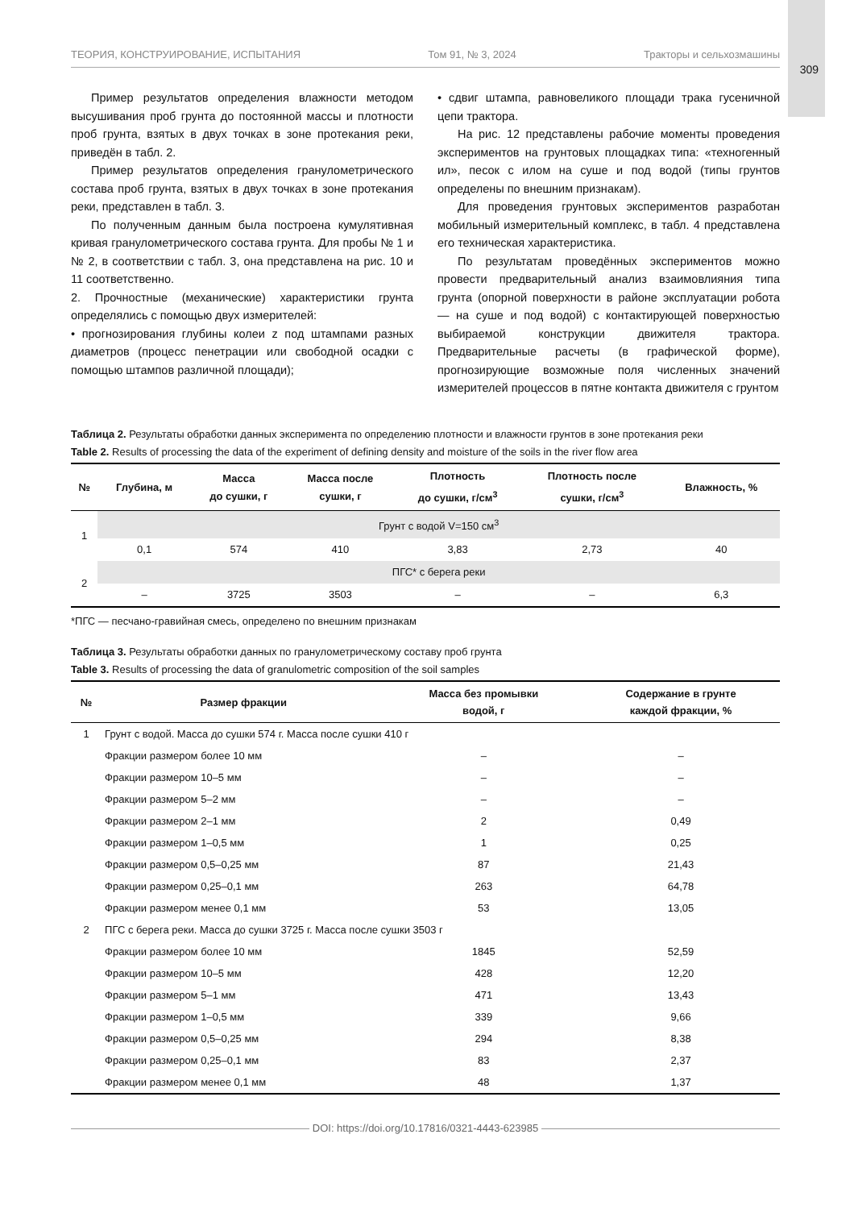309
ТЕОРИЯ, КОНСТРУИРОВАНИЕ, ИСПЫТАНИЯ Том 91, № 3, 2024 Тракторы и сельхозмашины
Пример результатов определения влажности методом высушивания проб грунта до постоянной массы и плотности проб грунта, взятых в двух точках в зоне протекания реки, приведён в табл. 2.
Пример результатов определения гранулометрического состава проб грунта, взятых в двух точках в зоне протекания реки, представлен в табл. 3.
По полученным данным была построена кумулятивная кривая гранулометрического состава грунта. Для пробы № 1 и № 2, в соответствии с табл. 3, она представлена на рис. 10 и 11 соответственно.
2. Прочностные (механические) характеристики грунта определялись с помощью двух измерителей:
• прогнозирования глубины колеи z под штампами разных диаметров (процесс пенетрации или свободной осадки с помощью штампов различной площади);
• сдвиг штампа, равновеликого площади трака гусеничной цепи трактора.
На рис. 12 представлены рабочие моменты проведения экспериментов на грунтовых площадках типа: «техногенный ил», песок с илом на суше и под водой (типы грунтов определены по внешним признакам).
Для проведения грунтовых экспериментов разработан мобильный измерительный комплекс, в табл. 4 представлена его техническая характеристика.
По результатам проведённых экспериментов можно провести предварительный анализ взаимовлияния типа грунта (опорной поверхности в районе эксплуатации робота — на суше и под водой) с контактирующей поверхностью выбираемой конструкции движителя трактора. Предварительные расчеты (в графической форме), прогнозирующие возможные поля численных значений измерителей процессов в пятне контакта движителя с грунтом
Таблица 2. Результаты обработки данных эксперимента по определению плотности и влажности грунтов в зоне протекания реки
Table 2. Results of processing the data of the experiment of defining density and moisture of the soils in the river flow area
| № | Глубина, м | Масса до сушки, г | Масса после сушки, г | Плотность до сушки, г/см<sup>3</sup> | Плотность после сушки, г/см<sup>3</sup> | Влажность, % |
| --- | --- | --- | --- | --- | --- | --- |
| 1 | Грунт с водой V=150 см<sup>3</sup> | | | | | |
| | 0,1 | 574 | 410 | 3,83 | 2,73 | 40 |
| 2 | ПГС* с берега реки | | | | | |
| | – | 3725 | 3503 | – | – | 6,3 |
*ПГС — песчано-гравийная смесь, определено по внешним признакам
Таблица 3. Результаты обработки данных по гранулометрическому составу проб грунта
Table 3. Results of processing the data of granulometric composition of the soil samples
| № | Размер фракции | Масса без промывки водой, г | Содержание в грунте каждой фракции, % |
| --- | --- | --- | --- |
| 1 | Грунт с водой. Масса до сушки 574 г. Масса после сушки 410 г | | |
| | Фракции размером более 10 мм | – | – |
| | Фракции размером 10–5 мм | – | – |
| | Фракции размером 5–2 мм | – | – |
| | Фракции размером 2–1 мм | 2 | 0,49 |
| | Фракции размером 1–0,5 мм | 1 | 0,25 |
| | Фракции размером 0,5–0,25 мм | 87 | 21,43 |
| | Фракции размером 0,25–0,1 мм | 263 | 64,78 |
| | Фракции размером менее 0,1 мм | 53 | 13,05 |
| 2 | ПГС с берега реки. Масса до сушки 3725 г. Масса после сушки 3503 г | | |
| | Фракции размером более 10 мм | 1845 | 52,59 |
| | Фракции размером 10–5 мм | 428 | 12,20 |
| | Фракции размером 5–1 мм | 471 | 13,43 |
| | Фракции размером 1–0,5 мм | 339 | 9,66 |
| | Фракции размером 0,5–0,25 мм | 294 | 8,38 |
| | Фракции размером 0,25–0,1 мм | 83 | 2,37 |
| | Фракции размером менее 0,1 мм | 48 | 1,37 |
DOI: https://doi.org/10.17816/0321-4443-623985